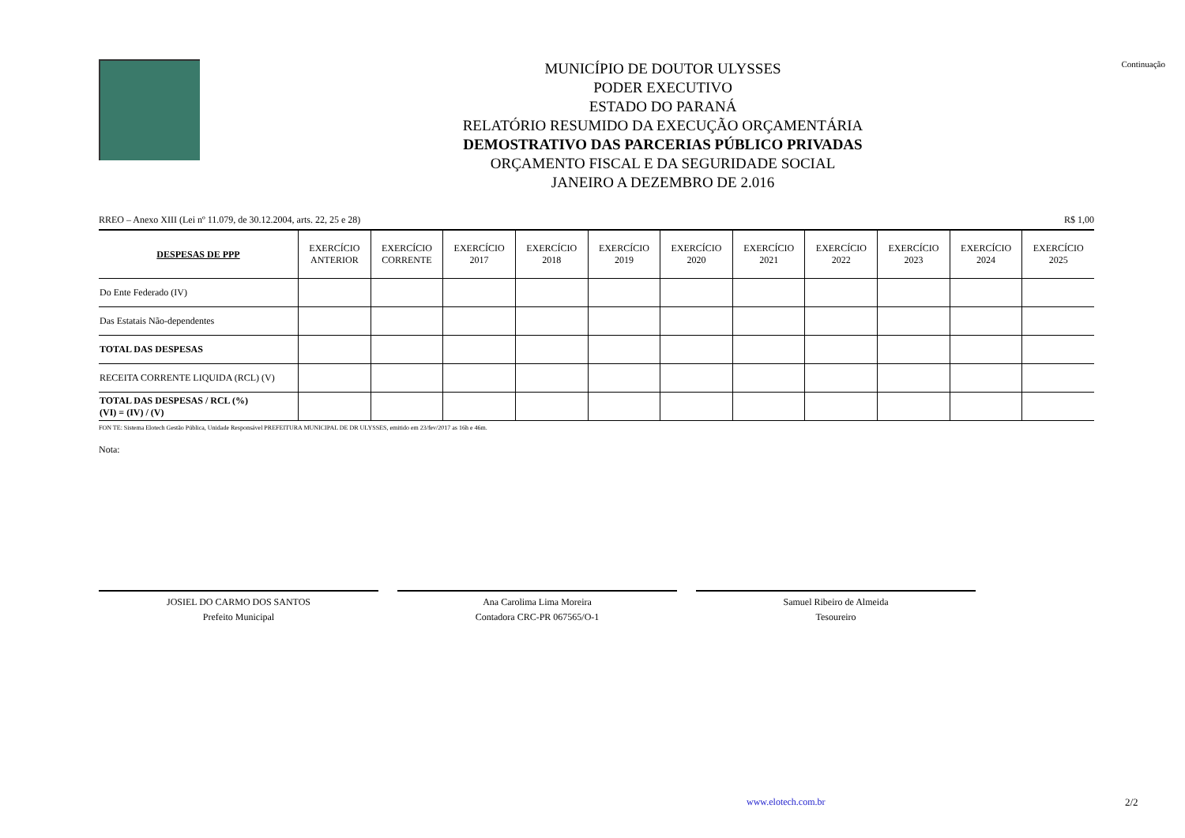MUNICÍPIO DE DOUTOR ULYSSES
PODER EXECUTIVO
ESTADO DO PARANÁ
RELATÓRIO RESUMIDO DA EXECUÇÃO ORÇAMENTÁRIA
DEMOSTRATIVO DAS PARCERIAS PÚBLICO PRIVADAS
ORÇAMENTO FISCAL E DA SEGURIDADE SOCIAL
JANEIRO A DEZEMBRO DE 2.016
Continuação
RREO – Anexo XIII (Lei nº 11.079, de 30.12.2004, arts. 22, 25 e 28) R$ 1,00
| DESPESAS DE PPP | EXERCÍCIO ANTERIOR | EXERCÍCIO CORRENTE | EXERCÍCIO 2017 | EXERCÍCIO 2018 | EXERCÍCIO 2019 | EXERCÍCIO 2020 | EXERCÍCIO 2021 | EXERCÍCIO 2022 | EXERCÍCIO 2023 | EXERCÍCIO 2024 | EXERCÍCIO 2025 |
| --- | --- | --- | --- | --- | --- | --- | --- | --- | --- | --- | --- |
| Do Ente Federado (IV) | | | | | | | | | | | |
| Das Estatais Não-dependentes | | | | | | | | | | | |
| TOTAL DAS DESPESAS | | | | | | | | | | | |
| RECEITA CORRENTE LIQUIDA (RCL) (V) | | | | | | | | | | | |
| TOTAL DAS DESPESAS / RCL (%) (VI) = (IV) / (V) | | | | | | | | | | | |
FON TE: Sistema Elotech Gestão Pública, Unidade Responsável PREFEITURA MUNICIPAL DE DR ULYSSES, emitido em 23/fev/2017 as 16h e 46m.
Nota:
JOSIEL DO CARMO DOS SANTOS
Prefeito Municipal
Ana Carolima Lima Moreira
Contadora CRC-PR 067565/O-1
Samuel Ribeiro de Almeida
Tesoureiro
www.elotech.com.br 2/2